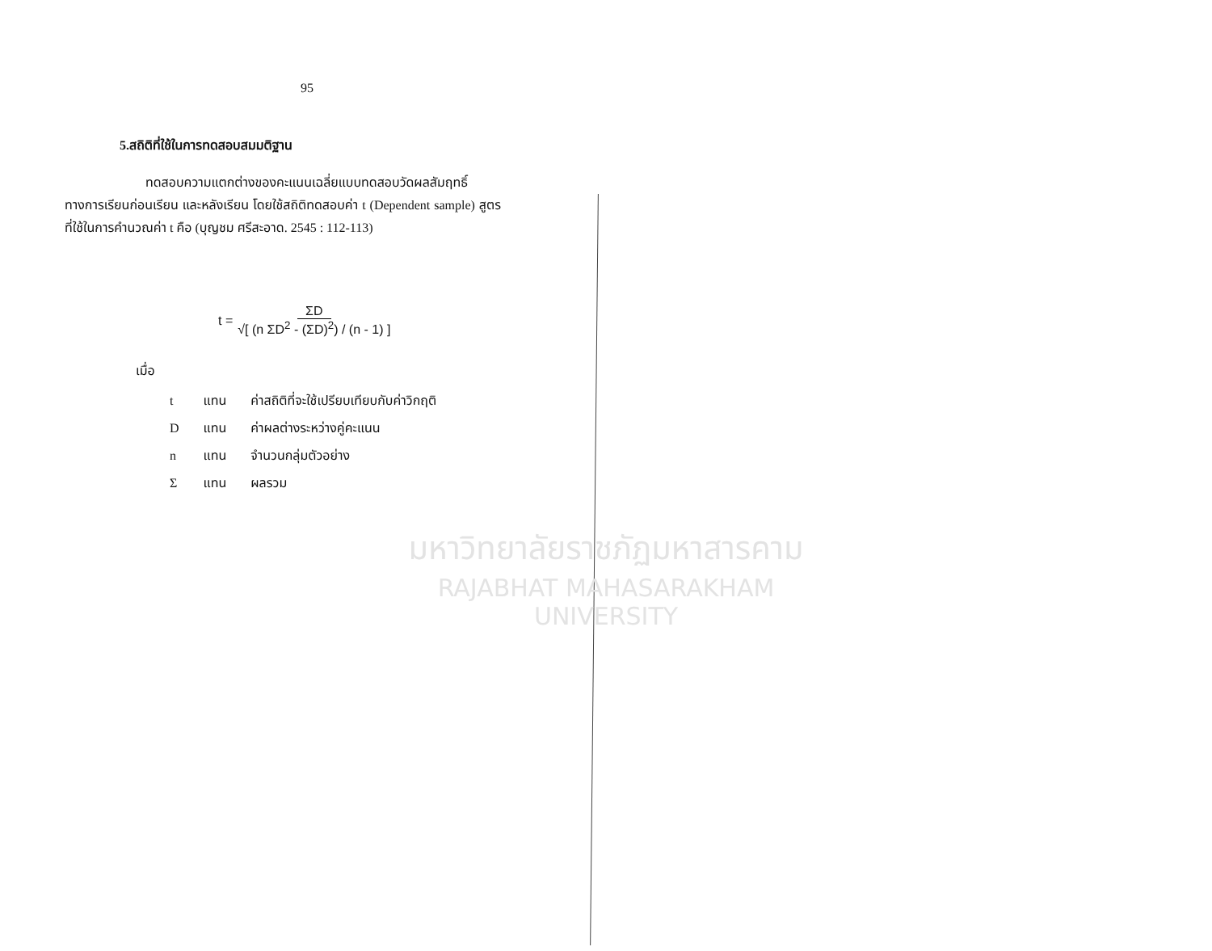95
5.สถิติที่ใช้ในการทดสอบสมมติฐาน
ทดสอบความแตกต่างของคะแนนเฉลี่ยแบบทดสอบวัดผลสัมฤทธิ์ทางการเรียนก่อนเรียน และหลังเรียน โดยใช้สถิติทดสอบค่า t (Dependent sample) สูตรที่ใช้ในการคำนวณค่า t คือ (บุญชม ศรีสะอาด. 2545 : 112-113)
t = ΣD √[ (n ΣD<sup>2</sup> - (ΣD)<sup>2</sup>) / (n - 1) ]
เมื่อ
| t | แทน | ค่าสถิติที่จะใช้เปรียบเทียบกับค่าวิกฤติ |
| D | แทน | ค่าผลต่างระหว่างคู่คะแนน |
| n | แทน | จำนวนกลุ่มตัวอย่าง |
| Σ | แทน | ผลรวม |
มหาวิทยาลัยราชภัฏมหาสารคาม
RAJABHAT MAHASARAKHAM UNIVERSITY